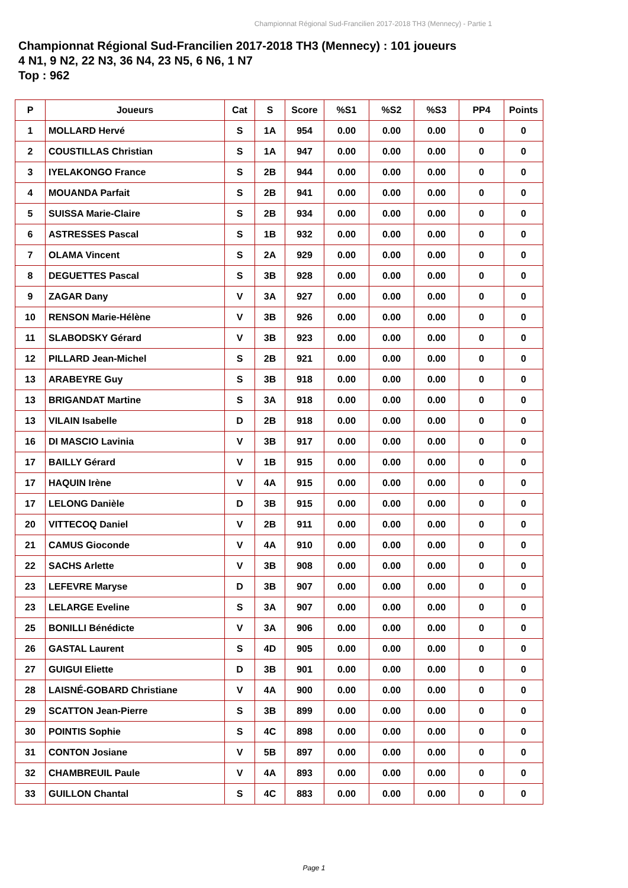Championnat Régional Sud-Francilien 2017-2018 TH3 (Mennecy) - Partie 1
Championnat Régional Sud-Francilien 2017-2018 TH3 (Mennecy) : 101 joueurs
4 N1, 9 N2, 22 N3, 36 N4, 23 N5, 6 N6, 1 N7
Top : 962
| P | Joueurs | Cat | S | Score | %S1 | %S2 | %S3 | PP4 | Points |
| --- | --- | --- | --- | --- | --- | --- | --- | --- | --- |
| 1 | MOLLARD Hervé | S | 1A | 954 | 0.00 | 0.00 | 0.00 | 0 | 0 |
| 2 | COUSTILLAS Christian | S | 1A | 947 | 0.00 | 0.00 | 0.00 | 0 | 0 |
| 3 | IYELAKONGO France | S | 2B | 944 | 0.00 | 0.00 | 0.00 | 0 | 0 |
| 4 | MOUANDA Parfait | S | 2B | 941 | 0.00 | 0.00 | 0.00 | 0 | 0 |
| 5 | SUISSA Marie-Claire | S | 2B | 934 | 0.00 | 0.00 | 0.00 | 0 | 0 |
| 6 | ASTRESSES Pascal | S | 1B | 932 | 0.00 | 0.00 | 0.00 | 0 | 0 |
| 7 | OLAMA Vincent | S | 2A | 929 | 0.00 | 0.00 | 0.00 | 0 | 0 |
| 8 | DEGUETTES Pascal | S | 3B | 928 | 0.00 | 0.00 | 0.00 | 0 | 0 |
| 9 | ZAGAR Dany | V | 3A | 927 | 0.00 | 0.00 | 0.00 | 0 | 0 |
| 10 | RENSON Marie-Hélène | V | 3B | 926 | 0.00 | 0.00 | 0.00 | 0 | 0 |
| 11 | SLABODSKY Gérard | V | 3B | 923 | 0.00 | 0.00 | 0.00 | 0 | 0 |
| 12 | PILLARD Jean-Michel | S | 2B | 921 | 0.00 | 0.00 | 0.00 | 0 | 0 |
| 13 | ARABEYRE Guy | S | 3B | 918 | 0.00 | 0.00 | 0.00 | 0 | 0 |
| 13 | BRIGANDAT Martine | S | 3A | 918 | 0.00 | 0.00 | 0.00 | 0 | 0 |
| 13 | VILAIN Isabelle | D | 2B | 918 | 0.00 | 0.00 | 0.00 | 0 | 0 |
| 16 | DI MASCIO Lavinia | V | 3B | 917 | 0.00 | 0.00 | 0.00 | 0 | 0 |
| 17 | BAILLY Gérard | V | 1B | 915 | 0.00 | 0.00 | 0.00 | 0 | 0 |
| 17 | HAQUIN Irène | V | 4A | 915 | 0.00 | 0.00 | 0.00 | 0 | 0 |
| 17 | LELONG Danièle | D | 3B | 915 | 0.00 | 0.00 | 0.00 | 0 | 0 |
| 20 | VITTECOQ Daniel | V | 2B | 911 | 0.00 | 0.00 | 0.00 | 0 | 0 |
| 21 | CAMUS Gioconde | V | 4A | 910 | 0.00 | 0.00 | 0.00 | 0 | 0 |
| 22 | SACHS Arlette | V | 3B | 908 | 0.00 | 0.00 | 0.00 | 0 | 0 |
| 23 | LEFEVRE Maryse | D | 3B | 907 | 0.00 | 0.00 | 0.00 | 0 | 0 |
| 23 | LELARGE Eveline | S | 3A | 907 | 0.00 | 0.00 | 0.00 | 0 | 0 |
| 25 | BONILLI Bénédicte | V | 3A | 906 | 0.00 | 0.00 | 0.00 | 0 | 0 |
| 26 | GASTAL Laurent | S | 4D | 905 | 0.00 | 0.00 | 0.00 | 0 | 0 |
| 27 | GUIGUI Eliette | D | 3B | 901 | 0.00 | 0.00 | 0.00 | 0 | 0 |
| 28 | LAISNÉ-GOBARD Christiane | V | 4A | 900 | 0.00 | 0.00 | 0.00 | 0 | 0 |
| 29 | SCATTON Jean-Pierre | S | 3B | 899 | 0.00 | 0.00 | 0.00 | 0 | 0 |
| 30 | POINTIS Sophie | S | 4C | 898 | 0.00 | 0.00 | 0.00 | 0 | 0 |
| 31 | CONTON Josiane | V | 5B | 897 | 0.00 | 0.00 | 0.00 | 0 | 0 |
| 32 | CHAMBREUIL Paule | V | 4A | 893 | 0.00 | 0.00 | 0.00 | 0 | 0 |
| 33 | GUILLON Chantal | S | 4C | 883 | 0.00 | 0.00 | 0.00 | 0 | 0 |
Page 1